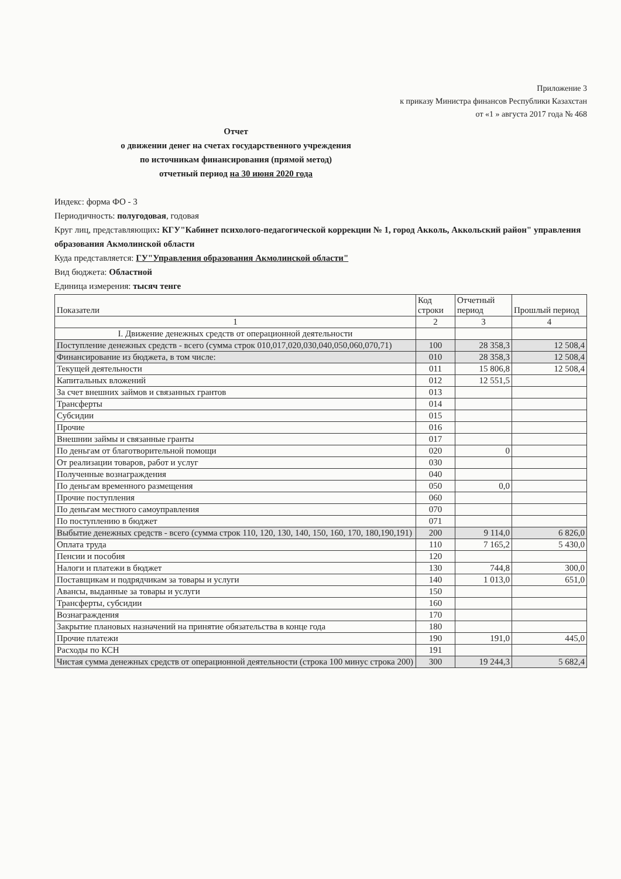Приложение 3
к приказу Министра финансов Республики Казахстан
от «1 » августа 2017 года № 468
Отчет
о движении денег на счетах государственного учреждения
по источникам финансирования (прямой метод)
отчетный период на 30 июня 2020 года
Индекс: форма ФО - 3
Периодичность: полугодовая, годовая
Круг лиц, представляющих: КГУ"Кабинет психолого-педагогической коррекции № 1, город Акколь, Аккольский район" управления образования Акмолинской области
Куда представляется: ГУ"Управления образования Акмолинской области"
Вид бюджета: Областной
Единица измерения: тысяч тенге
| Показатели | Код строки | Отчетный период | Прошлый период |
| --- | --- | --- | --- |
| 1 | 2 | 3 | 4 |
| I. Движение денежных средств от операционной деятельности | | | |
| Поступление денежных средств - всего (сумма строк 010,017,020,030,040,050,060,070,71) | 100 | 28 358,3 | 12 508,4 |
| Финансирование из бюджета, в том числе: | 010 | 28 358,3 | 12 508,4 |
| Текущей деятельности | 011 | 15 806,8 | 12 508,4 |
| Капитальных вложений | 012 | 12 551,5 | |
| За счет внешних займов и связанных грантов | 013 | | |
| Трансферты | 014 | | |
| Субсидии | 015 | | |
| Прочие | 016 | | |
| Внешнии займы и связанные гранты | 017 | | |
| По деньгам от благотворительной помощи | 020 | 0 | |
| От реализации товаров, работ и услуг | 030 | | |
| Полученные вознаграждения | 040 | | |
| По деньгам временного размещения | 050 | 0,0 | |
| Прочие поступления | 060 | | |
| По деньгам местного самоуправления | 070 | | |
| По поступлению в бюджет | 071 | | |
| Выбытие денежных средств - всего (сумма строк 110, 120, 130, 140, 150, 160, 170, 180,190,191) | 200 | 9 114,0 | 6 826,0 |
| Оплата труда | 110 | 7 165,2 | 5 430,0 |
| Пенсии и пособия | 120 | | |
| Налоги и платежи в бюджет | 130 | 744,8 | 300,0 |
| Поставщикам и подрядчикам за товары и услуги | 140 | 1 013,0 | 651,0 |
| Авансы, выданные за товары и услуги | 150 | | |
| Трансферты, субсидии | 160 | | |
| Вознаграждения | 170 | | |
| Закрытие плановых назначений на принятие обязательства в конце года | 180 | | |
| Прочие платежи | 190 | 191,0 | 445,0 |
| Расходы по КСН | 191 | | |
| Чистая сумма денежных средств от операционной деятельности (строка 100 минус строка 200) | 300 | 19 244,3 | 5 682,4 |